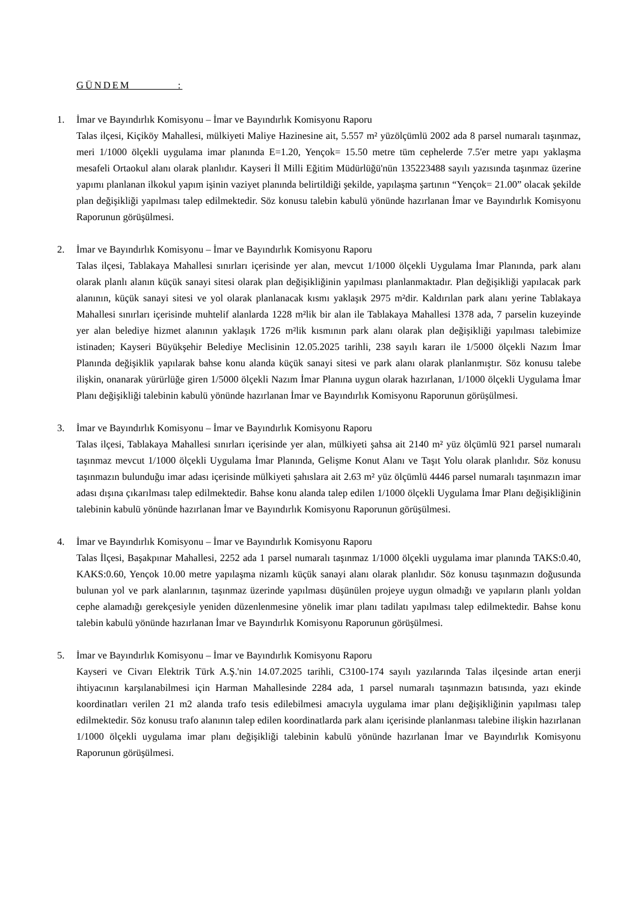GÜNDEM :
1. İmar ve Bayındırlık Komisyonu – İmar ve Bayındırlık Komisyonu Raporu
Talas ilçesi, Kiçiköy Mahallesi, mülkiyeti Maliye Hazinesine ait, 5.557 m² yüzölçümlü 2002 ada 8 parsel numaralı taşınmaz, meri 1/1000 ölçekli uygulama imar planında E=1.20, Yençok= 15.50 metre tüm cephelerde 7.5'er metre yapı yaklaşma mesafeli Ortaokul alanı olarak planlıdır. Kayseri İl Milli Eğitim Müdürlüğü'nün 135223488 sayılı yazısında taşınmaz üzerine yapımı planlanan ilkokul yapım işinin vaziyet planında belirtildiği şekilde, yapılaşma şartının “Yençok= 21.00” olacak şekilde plan değişikliği yapılması talep edilmektedir. Söz konusu talebin kabulü yönünde hazırlanan İmar ve Bayındırlık Komisyonu Raporunun görüşülmesi.
2. İmar ve Bayındırlık Komisyonu – İmar ve Bayındırlık Komisyonu Raporu
Talas ilçesi, Tablakaya Mahallesi sınırları içerisinde yer alan, mevcut 1/1000 ölçekli Uygulama İmar Planında, park alanı olarak planlı alanın küçük sanayi sitesi olarak plan değişikliğinin yapılması planlanmaktadır. Plan değişikliği yapılacak park alanının, küçük sanayi sitesi ve yol olarak planlanacak kısmı yaklaşık 2975 m²dir. Kaldırılan park alanı yerine Tablakaya Mahallesi sınırları içerisinde muhtelif alanlarda 1228 m²lik bir alan ile Tablakaya Mahallesi 1378 ada, 7 parselin kuzeyinde yer alan belediye hizmet alanının yaklaşık 1726 m²lik kısmının park alanı olarak plan değişikliği yapılması talebimize istinaden; Kayseri Büyükşehir Belediye Meclisinin 12.05.2025 tarihli, 238 sayılı kararı ile 1/5000 ölçekli Nazım İmar Planında değişiklik yapılarak bahse konu alanda küçük sanayi sitesi ve park alanı olarak planlanmıştır. Söz konusu talebe ilişkin, onanarak yürürlüğe giren 1/5000 ölçekli Nazım İmar Planına uygun olarak hazırlanan, 1/1000 ölçekli Uygulama İmar Planı değişikliği talebinin kabulü yönünde hazırlanan İmar ve Bayındırlık Komisyonu Raporunun görüşülmesi.
3. İmar ve Bayındırlık Komisyonu – İmar ve Bayındırlık Komisyonu Raporu
Talas ilçesi, Tablakaya Mahallesi sınırları içerisinde yer alan, mülkiyeti şahsa ait 2140 m² yüz ölçümlü 921 parsel numaralı taşınmaz mevcut 1/1000 ölçekli Uygulama İmar Planında, Gelişme Konut Alanı ve Taşıt Yolu olarak planlıdır. Söz konusu taşınmazın bulunduğu imar adası içerisinde mülkiyeti şahıslara ait 2.63 m² yüz ölçümlü 4446 parsel numaralı taşınmazın imar adası dışına çıkarılması talep edilmektedir. Bahse konu alanda talep edilen 1/1000 ölçekli Uygulama İmar Planı değişikliğinin talebinin kabulü yönünde hazırlanan İmar ve Bayındırlık Komisyonu Raporunun görüşülmesi.
4. İmar ve Bayındırlık Komisyonu – İmar ve Bayındırlık Komisyonu Raporu
Talas İlçesi, Başakpınar Mahallesi, 2252 ada 1 parsel numaralı taşınmaz 1/1000 ölçekli uygulama imar planında TAKS:0.40, KAKS:0.60, Yençok 10.00 metre yapılaşma nizamlı küçük sanayi alanı olarak planlıdır. Söz konusu taşınmazın doğusunda bulunan yol ve park alanlarının, taşınmaz üzerinde yapılması düşünülen projeye uygun olmadığı ve yapıların planlı yoldan cephe alamadığı gerekçesiyle yeniden düzenlenmesine yönelik imar planı tadilatı yapılması talep edilmektedir. Bahse konu talebin kabulü yönünde hazırlanan İmar ve Bayındırlık Komisyonu Raporunun görüşülmesi.
5. İmar ve Bayındırlık Komisyonu – İmar ve Bayındırlık Komisyonu Raporu
Kayseri ve Civarı Elektrik Türk A.Ş.'nin 14.07.2025 tarihli, C3100-174 sayılı yazılarında Talas ilçesinde artan enerji ihtiyacının karşılanabilmesi için Harman Mahallesinde 2284 ada, 1 parsel numaralı taşınmazın batısında, yazı ekinde koordinatları verilen 21 m2 alanda trafo tesis edilebilmesi amacıyla uygulama imar planı değişikliğinin yapılması talep edilmektedir. Söz konusu trafo alanının talep edilen koordinatlarda park alanı içerisinde planlanması talebine ilişkin hazırlanan 1/1000 ölçekli uygulama imar planı değişikliği talebinin kabulü yönünde hazırlanan İmar ve Bayındırlık Komisyonu Raporunun görüşülmesi.